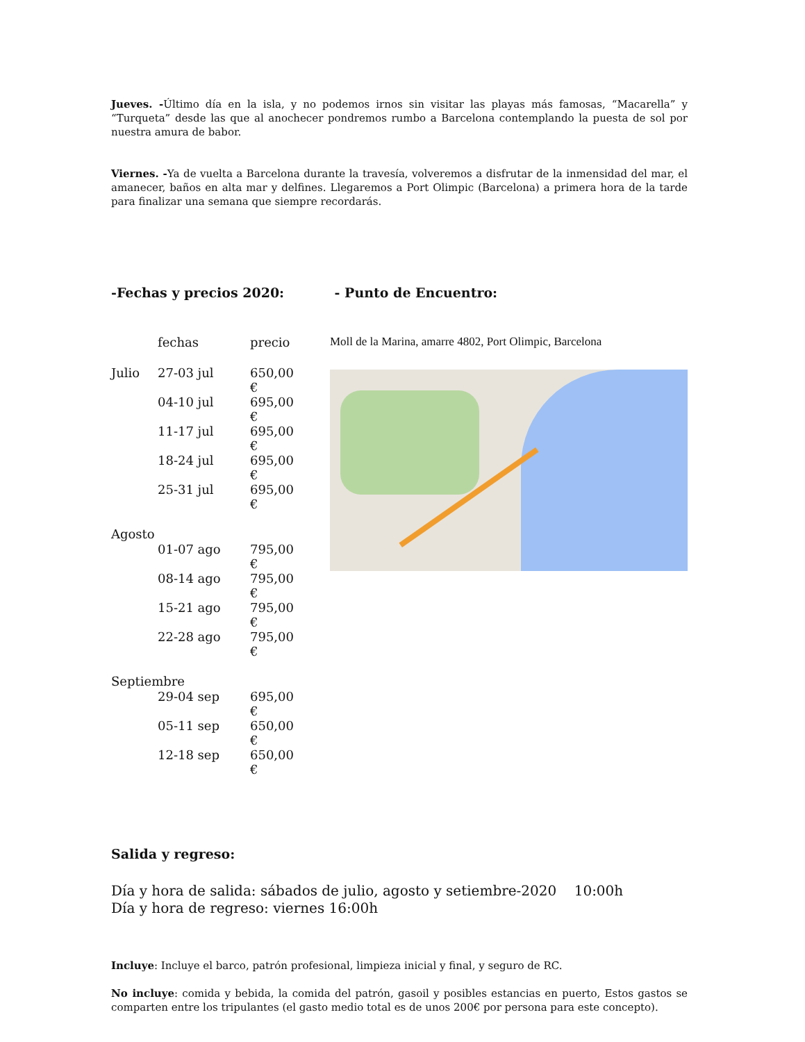Jueves. -Último día en la isla, y no podemos irnos sin visitar las playas más famosas, “Macarella” y “Turqueta” desde las que al anochecer pondremos rumbo a Barcelona contemplando la puesta de sol por nuestra amura de babor.
Viernes. -Ya de vuelta a Barcelona durante la travesía, volveremos a disfrutar de la inmensidad del mar, el amanecer, baños en alta mar y delfines. Llegaremos a Port Olimpic (Barcelona) a primera hora de la tarde para finalizar una semana que siempre recordarás.
-Fechas y precios 2020:
| | fechas | precio |
| Julio | 27-03 jul | 650,00 € |
| | 04-10 jul | 695,00 € |
| | 11-17 jul | 695,00 € |
| | 18-24 jul | 695,00 € |
| | 25-31 jul | 695,00 € |
| Agosto | | |
| | 01-07 ago | 795,00 € |
| | 08-14 ago | 795,00 € |
| | 15-21 ago | 795,00 € |
| | 22-28 ago | 795,00 € |
| Septiembre | | |
| | 29-04 sep | 695,00 € |
| | 05-11 sep | 650,00 € |
| | 12-18 sep | 650,00 € |
- Punto de Encuentro:
Moll de la Marina, amarre 4802, Port Olimpic, Barcelona
Salida y regreso:
Día y hora de salida: sábados de julio, agosto y setiembre-2020 10:00h
Día y hora de regreso: viernes 16:00h
Incluye: Incluye el barco, patrón profesional, limpieza inicial y final, y seguro de RC.
No incluye: comida y bebida, la comida del patrón, gasoil y posibles estancias en puerto, Estos gastos se comparten entre los tripulantes (el gasto medio total es de unos 200€ por persona para este concepto).